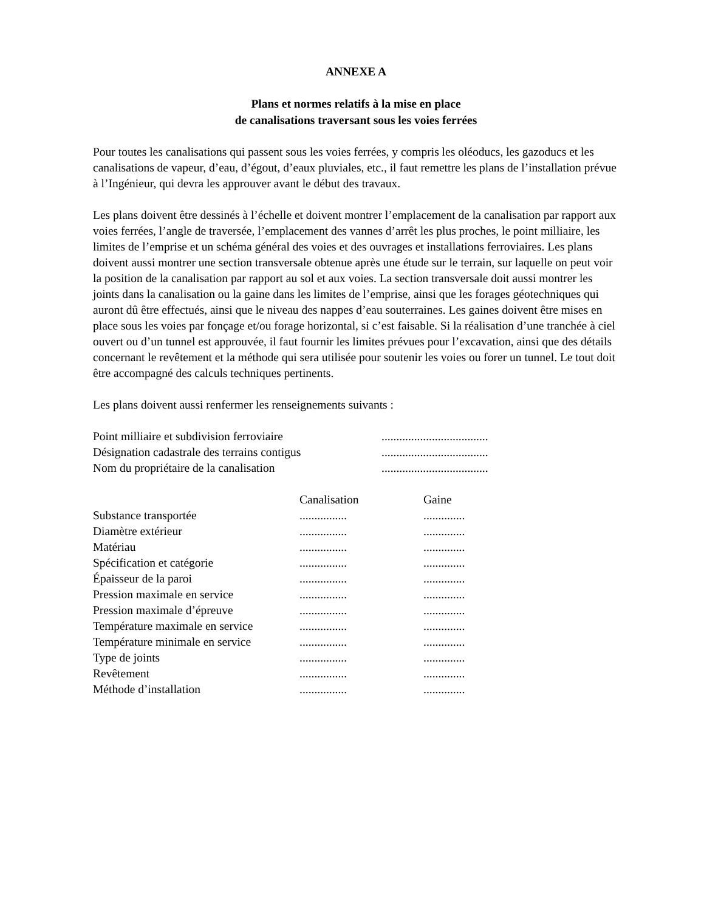ANNEXE A
Plans et normes relatifs à la mise en place
de canalisations traversant sous les voies ferrées
Pour toutes les canalisations qui passent sous les voies ferrées, y compris les oléoducs, les gazoducs et les canalisations de vapeur, d’eau, d’égout, d’eaux pluviales, etc., il faut remettre les plans de l’installation prévue à l’Ingénieur, qui devra les approuver avant le début des travaux.
Les plans doivent être dessinés à l’échelle et doivent montrer l’emplacement de la canalisation par rapport aux voies ferrées, l’angle de traversée, l’emplacement des vannes d’arrêt les plus proches, le point milliaire, les limites de l’emprise et un schéma général des voies et des ouvrages et installations ferroviaires. Les plans doivent aussi montrer une section transversale obtenue après une étude sur le terrain, sur laquelle on peut voir la position de la canalisation par rapport au sol et aux voies. La section transversale doit aussi montrer les joints dans la canalisation ou la gaine dans les limites de l’emprise, ainsi que les forages géotechniques qui auront dû être effectués, ainsi que le niveau des nappes d’eau souterraines. Les gaines doivent être mises en place sous les voies par fonçage et/ou forage horizontal, si c’est faisable. Si la réalisation d’une tranchée à ciel ouvert ou d’un tunnel est approuvée, il faut fournir les limites prévues pour l’excavation, ainsi que des détails concernant le revêtement et la méthode qui sera utilisée pour soutenir les voies ou forer un tunnel. Le tout doit être accompagné des calculs techniques pertinents.
Les plans doivent aussi renfermer les renseignements suivants :
| Point milliaire et subdivision ferroviaire | .................................... |
| Désignation cadastrale des terrains contigus | .................................... |
| Nom du propriétaire de la canalisation | .................................... |
| | Canalisation | Gaine |
| --- | --- | --- |
| Substance transportée | ................ | .............. |
| Diamètre extérieur | ................ | .............. |
| Matériau | ................ | .............. |
| Spécification et catégorie | ................ | .............. |
| Épaisseur de la paroi | ................ | .............. |
| Pression maximale en service | ................ | .............. |
| Pression maximale d’épreuve | ................ | .............. |
| Température maximale en service | ................ | .............. |
| Température minimale en service | ................ | .............. |
| Type de joints | ................ | .............. |
| Revêtement | ................ | .............. |
| Méthode d’installation | ................ | .............. |